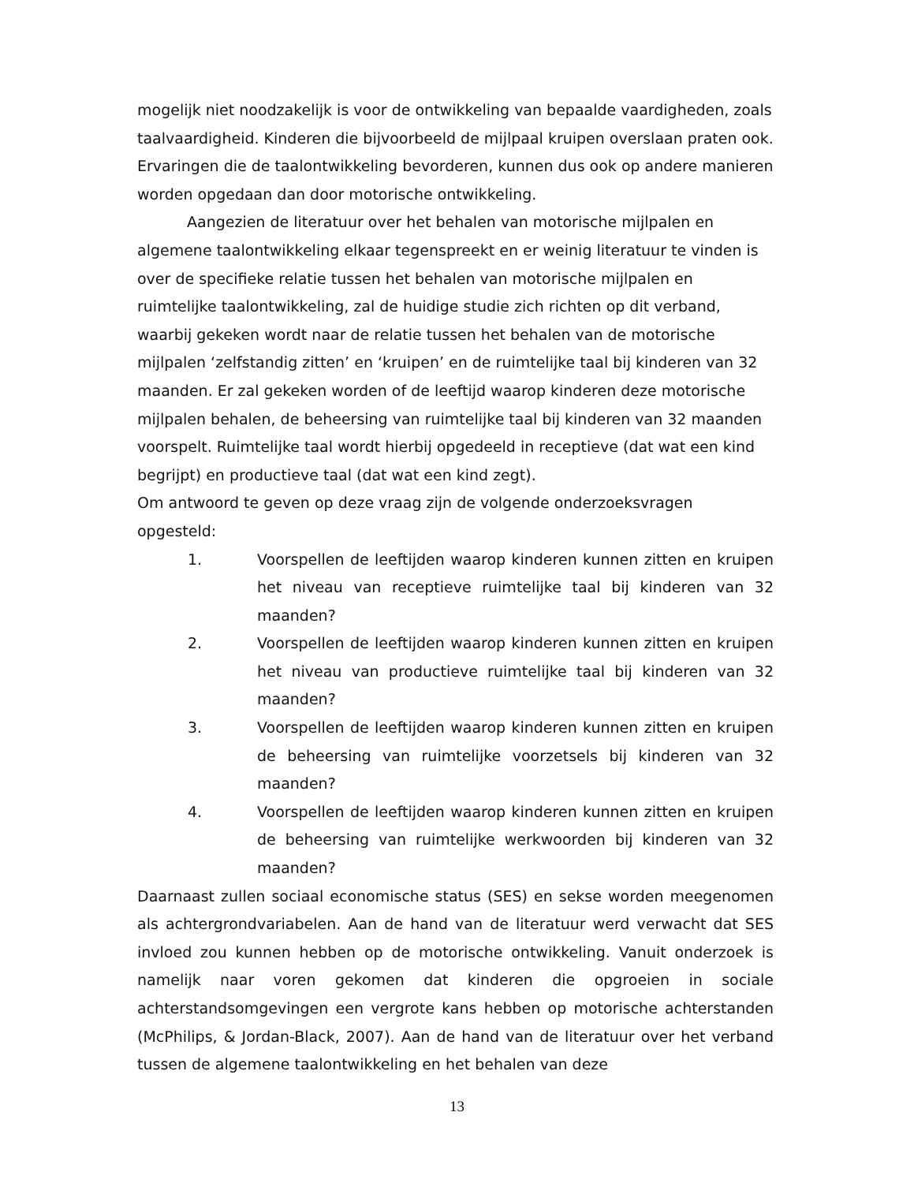mogelijk niet noodzakelijk is voor de ontwikkeling van bepaalde vaardigheden, zoals taalvaardigheid. Kinderen die bijvoorbeeld de mijlpaal kruipen overslaan praten ook. Ervaringen die de taalontwikkeling bevorderen, kunnen dus ook op andere manieren worden opgedaan dan door motorische ontwikkeling.
Aangezien de literatuur over het behalen van motorische mijlpalen en algemene taalontwikkeling elkaar tegenspreekt en er weinig literatuur te vinden is over de specifieke relatie tussen het behalen van motorische mijlpalen en ruimtelijke taalontwikkeling, zal de huidige studie zich richten op dit verband, waarbij gekeken wordt naar de relatie tussen het behalen van de motorische mijlpalen ‘zelfstandig zitten’ en ‘kruipen’ en de ruimtelijke taal bij kinderen van 32 maanden. Er zal gekeken worden of de leeftijd waarop kinderen deze motorische mijlpalen behalen, de beheersing van ruimtelijke taal bij kinderen van 32 maanden voorspelt. Ruimtelijke taal wordt hierbij opgedeeld in receptieve (dat wat een kind begrijpt) en productieve taal (dat wat een kind zegt).
Om antwoord te geven op deze vraag zijn de volgende onderzoeksvragen opgesteld:
1. Voorspellen de leeftijden waarop kinderen kunnen zitten en kruipen het niveau van receptieve ruimtelijke taal bij kinderen van 32 maanden?
2. Voorspellen de leeftijden waarop kinderen kunnen zitten en kruipen het niveau van productieve ruimtelijke taal bij kinderen van 32 maanden?
3. Voorspellen de leeftijden waarop kinderen kunnen zitten en kruipen de beheersing van ruimtelijke voorzetsels bij kinderen van 32 maanden?
4. Voorspellen de leeftijden waarop kinderen kunnen zitten en kruipen de beheersing van ruimtelijke werkwoorden bij kinderen van 32 maanden?
Daarnaast zullen sociaal economische status (SES) en sekse worden meegenomen als achtergrondvariabelen. Aan de hand van de literatuur werd verwacht dat SES invloed zou kunnen hebben op de motorische ontwikkeling. Vanuit onderzoek is namelijk naar voren gekomen dat kinderen die opgroeien in sociale achterstandsomgevingen een vergrote kans hebben op motorische achterstanden (McPhilips, & Jordan-Black, 2007). Aan de hand van de literatuur over het verband tussen de algemene taalontwikkeling en het behalen van deze
13